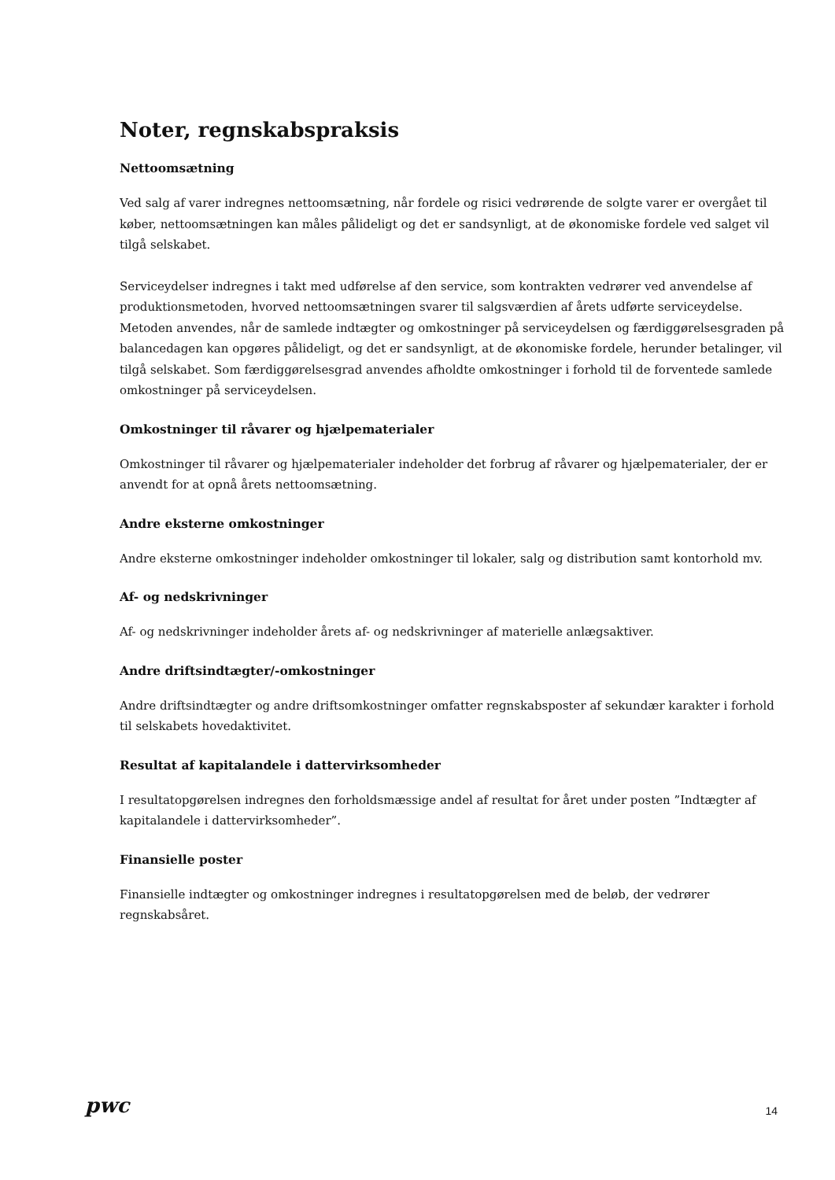Noter, regnskabspraksis
Nettoomsætning
Ved salg af varer indregnes nettoomsætning, når fordele og risici vedrørende de solgte varer er overgået til køber, nettoomsætningen kan måles pålideligt og det er sandsynligt, at de økonomiske fordele ved salget vil tilgå selskabet.
Serviceydelser indregnes i takt med udførelse af den service, som kontrakten vedrører ved anvendelse af produktionsmetoden, hvorved nettoomsætningen svarer til salgsværdien af årets udførte serviceydelse. Metoden anvendes, når de samlede indtægter og omkostninger på serviceydelsen og færdiggørelsesgraden på balancedagen kan opgøres pålideligt, og det er sandsynligt, at de økonomiske fordele, herunder betalinger, vil tilgå selskabet. Som færdiggørelsesgrad anvendes afholdte omkostninger i forhold til de forventede samlede omkostninger på serviceydelsen.
Omkostninger til råvarer og hjælpematerialer
Omkostninger til råvarer og hjælpematerialer indeholder det forbrug af råvarer og hjælpematerialer, der er anvendt for at opnå årets nettoomsætning.
Andre eksterne omkostninger
Andre eksterne omkostninger indeholder omkostninger til lokaler, salg og distribution samt kontorhold mv.
Af- og nedskrivninger
Af- og nedskrivninger indeholder årets af- og nedskrivninger af materielle anlægsaktiver.
Andre driftsindtægter/-omkostninger
Andre driftsindtægter og andre driftsomkostninger omfatter regnskabsposter af sekundær karakter i forhold til selskabets hovedaktivitet.
Resultat af kapitalandele i dattervirksomheder
I resultatopgørelsen indregnes den forholdsmæssige andel af resultat for året under posten ”Indtægter af kapitalandele i dattervirksomheder”.
Finansielle poster
Finansielle indtægter og omkostninger indregnes i resultatopgørelsen med de beløb, der vedrører regnskabsåret.
pwc 14